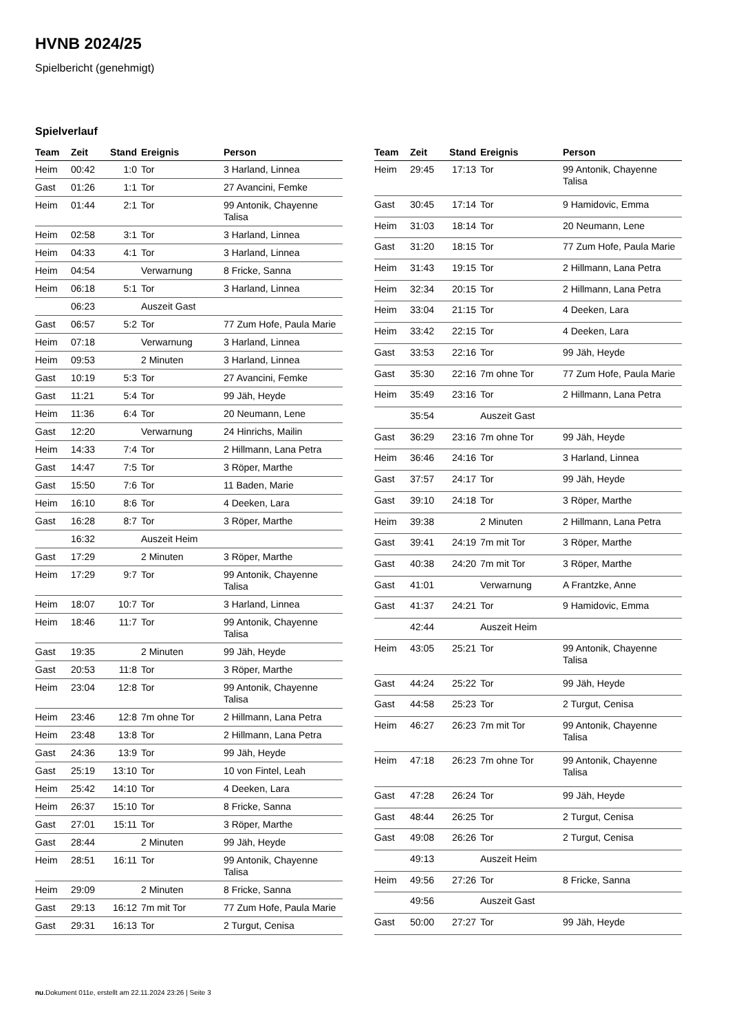HVNB 2024/25
Spielbericht (genehmigt)
Spielverlauf
| Team | Zeit | Stand | Ereignis | Person |
| --- | --- | --- | --- | --- |
| Heim | 00:42 | 1:0 | Tor | 3 Harland, Linnea |
| Gast | 01:26 | 1:1 | Tor | 27 Avancini, Femke |
| Heim | 01:44 | 2:1 | Tor | 99 Antonik, Chayenne Talisa |
| Heim | 02:58 | 3:1 | Tor | 3 Harland, Linnea |
| Heim | 04:33 | 4:1 | Tor | 3 Harland, Linnea |
| Heim | 04:54 | | Verwarnung | 8 Fricke, Sanna |
| Heim | 06:18 | 5:1 | Tor | 3 Harland, Linnea |
| | 06:23 | | Auszeit Gast | |
| Gast | 06:57 | 5:2 | Tor | 77 Zum Hofe, Paula Marie |
| Heim | 07:18 | | Verwarnung | 3 Harland, Linnea |
| Heim | 09:53 | | 2 Minuten | 3 Harland, Linnea |
| Gast | 10:19 | 5:3 | Tor | 27 Avancini, Femke |
| Gast | 11:21 | 5:4 | Tor | 99 Jäh, Heyde |
| Heim | 11:36 | 6:4 | Tor | 20 Neumann, Lene |
| Gast | 12:20 | | Verwarnung | 24 Hinrichs, Mailin |
| Heim | 14:33 | 7:4 | Tor | 2 Hillmann, Lana Petra |
| Gast | 14:47 | 7:5 | Tor | 3 Röper, Marthe |
| Gast | 15:50 | 7:6 | Tor | 11 Baden, Marie |
| Heim | 16:10 | 8:6 | Tor | 4 Deeken, Lara |
| Gast | 16:28 | 8:7 | Tor | 3 Röper, Marthe |
| | 16:32 | | Auszeit Heim | |
| Gast | 17:29 | | 2 Minuten | 3 Röper, Marthe |
| Heim | 17:29 | 9:7 | Tor | 99 Antonik, Chayenne Talisa |
| Heim | 18:07 | 10:7 | Tor | 3 Harland, Linnea |
| Heim | 18:46 | 11:7 | Tor | 99 Antonik, Chayenne Talisa |
| Gast | 19:35 | | 2 Minuten | 99 Jäh, Heyde |
| Gast | 20:53 | 11:8 | Tor | 3 Röper, Marthe |
| Heim | 23:04 | 12:8 | Tor | 99 Antonik, Chayenne Talisa |
| Heim | 23:46 | 12:8 | 7m ohne Tor | 2 Hillmann, Lana Petra |
| Heim | 23:48 | 13:8 | Tor | 2 Hillmann, Lana Petra |
| Gast | 24:36 | 13:9 | Tor | 99 Jäh, Heyde |
| Gast | 25:19 | 13:10 | Tor | 10 von Fintel, Leah |
| Heim | 25:42 | 14:10 | Tor | 4 Deeken, Lara |
| Heim | 26:37 | 15:10 | Tor | 8 Fricke, Sanna |
| Gast | 27:01 | 15:11 | Tor | 3 Röper, Marthe |
| Gast | 28:44 | | 2 Minuten | 99 Jäh, Heyde |
| Heim | 28:51 | 16:11 | Tor | 99 Antonik, Chayenne Talisa |
| Heim | 29:09 | | 2 Minuten | 8 Fricke, Sanna |
| Gast | 29:13 | 16:12 | 7m mit Tor | 77 Zum Hofe, Paula Marie |
| Gast | 29:31 | 16:13 | Tor | 2 Turgut, Cenisa |
| Team | Zeit | Stand | Ereignis | Person |
| --- | --- | --- | --- | --- |
| Heim | 29:45 | 17:13 | Tor | 99 Antonik, Chayenne Talisa |
| Gast | 30:45 | 17:14 | Tor | 9 Hamidovic, Emma |
| Heim | 31:03 | 18:14 | Tor | 20 Neumann, Lene |
| Gast | 31:20 | 18:15 | Tor | 77 Zum Hofe, Paula Marie |
| Heim | 31:43 | 19:15 | Tor | 2 Hillmann, Lana Petra |
| Heim | 32:34 | 20:15 | Tor | 2 Hillmann, Lana Petra |
| Heim | 33:04 | 21:15 | Tor | 4 Deeken, Lara |
| Heim | 33:42 | 22:15 | Tor | 4 Deeken, Lara |
| Gast | 33:53 | 22:16 | Tor | 99 Jäh, Heyde |
| Gast | 35:30 | 22:16 | 7m ohne Tor | 77 Zum Hofe, Paula Marie |
| Heim | 35:49 | 23:16 | Tor | 2 Hillmann, Lana Petra |
| | 35:54 | | Auszeit Gast | |
| Gast | 36:29 | 23:16 | 7m ohne Tor | 99 Jäh, Heyde |
| Heim | 36:46 | 24:16 | Tor | 3 Harland, Linnea |
| Gast | 37:57 | 24:17 | Tor | 99 Jäh, Heyde |
| Gast | 39:10 | 24:18 | Tor | 3 Röper, Marthe |
| Heim | 39:38 | | 2 Minuten | 2 Hillmann, Lana Petra |
| Gast | 39:41 | 24:19 | 7m mit Tor | 3 Röper, Marthe |
| Gast | 40:38 | 24:20 | 7m mit Tor | 3 Röper, Marthe |
| Gast | 41:01 | | Verwarnung | A Frantzke, Anne |
| Gast | 41:37 | 24:21 | Tor | 9 Hamidovic, Emma |
| | 42:44 | | Auszeit Heim | |
| Heim | 43:05 | 25:21 | Tor | 99 Antonik, Chayenne Talisa |
| Gast | 44:24 | 25:22 | Tor | 99 Jäh, Heyde |
| Gast | 44:58 | 25:23 | Tor | 2 Turgut, Cenisa |
| Heim | 46:27 | 26:23 | 7m mit Tor | 99 Antonik, Chayenne Talisa |
| Heim | 47:18 | 26:23 | 7m ohne Tor | 99 Antonik, Chayenne Talisa |
| Gast | 47:28 | 26:24 | Tor | 99 Jäh, Heyde |
| Gast | 48:44 | 26:25 | Tor | 2 Turgut, Cenisa |
| Gast | 49:08 | 26:26 | Tor | 2 Turgut, Cenisa |
| | 49:13 | | Auszeit Heim | |
| Heim | 49:56 | 27:26 | Tor | 8 Fricke, Sanna |
| | 49:56 | | Auszeit Gast | |
| Gast | 50:00 | 27:27 | Tor | 99 Jäh, Heyde |
nu.Dokument 011e, erstellt am 22.11.2024 23:26 | Seite 3